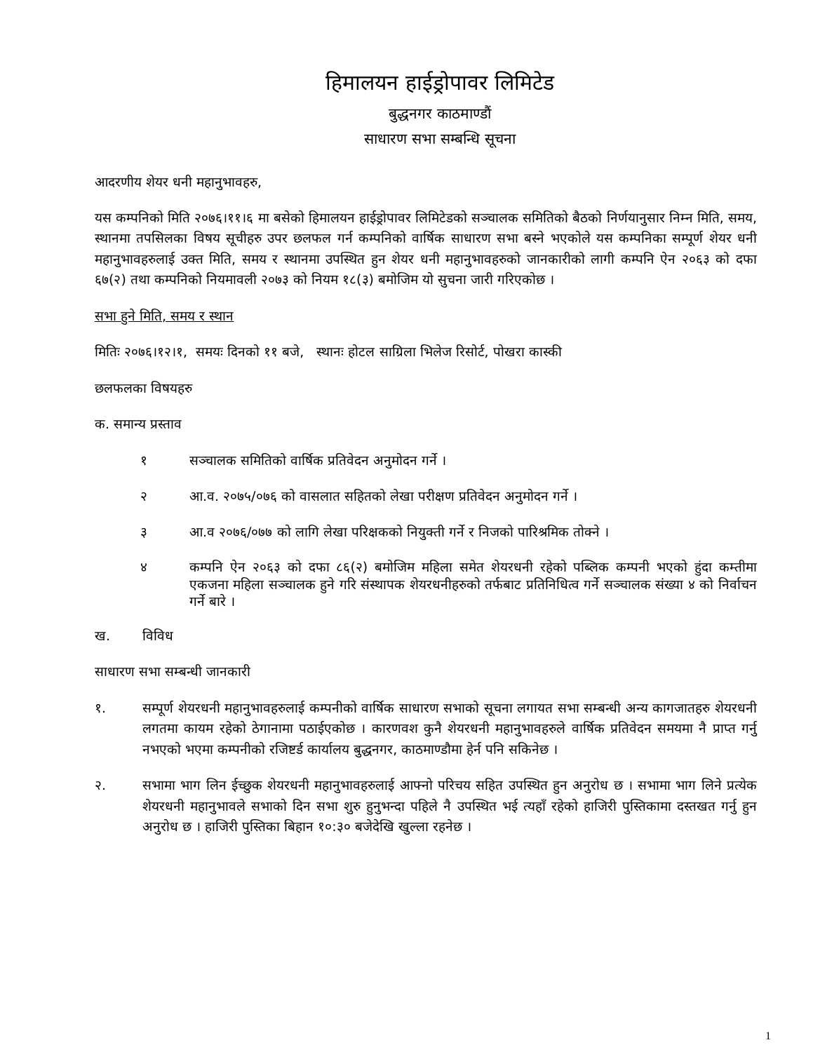हिमालयन हाईड्रोपावर लिमिटेड
बुद्धनगर काठमाण्डौं
साधारण सभा सम्बन्धि सूचना
आदरणीय शेयर धनी महानुभावहरु,
यस कम्पनिको मिति २०७६।११।६ मा बसेको हिमालयन हाईड्रोपावर लिमिटेडको सञ्चालक समितिको बैठको निर्णयानुसार निम्न मिति, समय, स्थानमा तपसिलका विषय सूचीहरु उपर छलफल गर्न कम्पनिको वार्षिक साधारण सभा बस्ने भएकोले यस कम्पनिका सम्पूर्ण शेयर धनी महानुभावहरुलाई उक्त मिति, समय र स्थानमा उपस्थित हुन शेयर धनी महानुभावहरुको जानकारीको लागी कम्पनि ऐन २०६३ को दफा ६७(२) तथा कम्पनिको नियमावली २०७३ को नियम १८(३) बमोजिम यो सुचना जारी गरिएकोछ ।
सभा हुने मिति, समय र स्थान
मितिः २०७६।१२।१, समयः दिनको ११ बजे, स्थानः होटल साग्रिला भिलेज रिसोर्ट, पोखरा कास्की
छलफलका विषयहरु
क. समान्य प्रस्ताव
१ सञ्चालक समितिको वार्षिक प्रतिवेदन अनुमोदन गर्ने ।
२ आ.व. २०७५/०७६ को वासलात सहितको लेखा परीक्षण प्रतिवेदन अनुमोदन गर्ने ।
३ आ.व २०७६/०७७ को लागि लेखा परिक्षकको नियुक्ती गर्ने र निजको पारिश्रमिक तोक्ने ।
४ कम्पनि ऐन २०६३ को दफा ८६(२) बमोजिम महिला समेत शेयरधनी रहेको पब्लिक कम्पनी भएको हुंदा कम्तीमा एकजना महिला सञ्चालक हुने गरि संस्थापक शेयरधनीहरुको तर्फबाट प्रतिनिधित्व गर्ने सञ्चालक संख्या ४ को निर्वाचन गर्ने बारे ।
ख. विविध
साधारण सभा सम्बन्धी जानकारी
१. सम्पूर्ण शेयरधनी महानुभावहरुलाई कम्पनीको वार्षिक साधारण सभाको सूचना लगायत सभा सम्बन्धी अन्य कागजातहरु शेयरधनी लगतमा कायम रहेको ठेगानामा पठाईएकोछ । कारणवश कुनै शेयरधनी महानुभावहरुले वार्षिक प्रतिवेदन समयमा नै प्राप्त गर्नु नभएको भएमा कम्पनीको रजिष्टर्ड कार्यालय बुद्धनगर, काठमाण्डौमा हेर्न पनि सकिनेछ ।
२. सभामा भाग लिन ईच्छुक शेयरधनी महानुभावहरुलाई आफ्नो परिचय सहित उपस्थित हुन अनुरोध छ । सभामा भाग लिने प्रत्येक शेयरधनी महानुभावले सभाको दिन सभा शुरु हुनुभन्दा पहिले नै उपस्थित भई त्यहाँ रहेको हाजिरी पुस्तिकामा दस्तखत गर्नु हुन अनुरोध छ । हाजिरी पुस्तिका बिहान १०:३० बजेदेखि खुल्ला रहनेछ ।
1